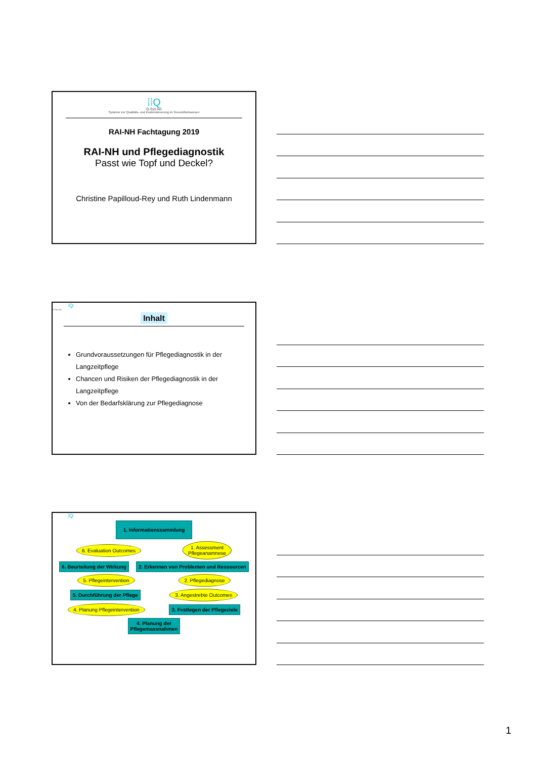⁞⁞Q
Q-Sys AG
Systeme zur Qualitäts- und Kostensteuerung im Gesundheitswesen
RAI-NH Fachtagung 2019
RAI-NH und Pflegediagnostik
Passt wie Topf und Deckel?
Christine Papilloud-Rey und Ruth Lindenmann
⁞Q
Q-Sys AG
Inhalt
Grundvoraussetzungen für Pflegediagnostik in der Langzeitpflege
Chancen und Risiken der Pflegediagnostik in der Langzeitpflege
Von der Bedarfsklärung zur Pflegediagnose
⁞Q
1. Informationssammlung
6. Evaluation Outcomes 1. Assessment
Pflegeanamnese
6. Beurteilung der Wirkung 2. Erkennen von Problemen und Ressourcen
5. Pflegeintervention 2. Pflegediagnose
5. Durchführung der Pflege 3. Angestrebte Outcomes
4. Planung Pflegeintervention 3. Festlegen der Pflegeziele
4. Planung der
Pflegemassnahmen
1